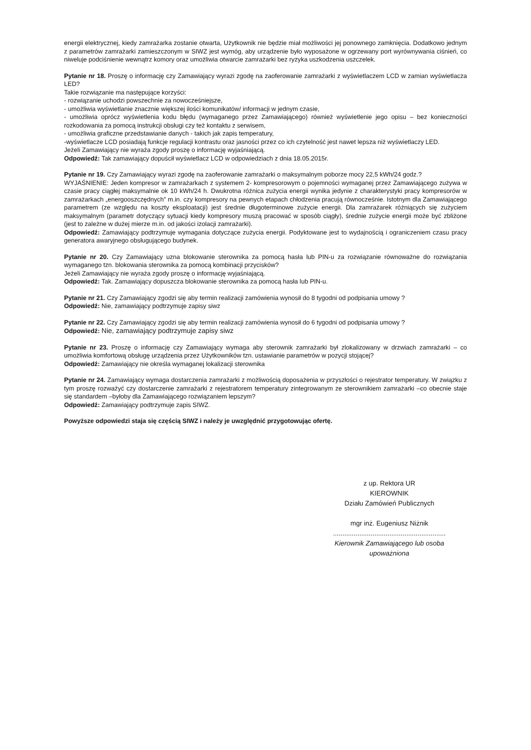energii elektrycznej, kiedy zamrażarka zostanie otwarta, Użytkownik nie będzie miał możliwości jej ponownego zamknięcia. Dodatkowo jednym z parametrów zamrażarki zamieszczonym w SIWZ jest wymóg, aby urządzenie było wyposażone w ogrzewany port wyrównywania ciśnień, co niweluje podciśnienie wewnątrz komory oraz umożliwia otwarcie zamrażarki bez ryzyka uszkodzenia uszczelek.
Pytanie nr 18. Proszę o informację czy Zamawiający wyrazi zgodę na zaoferowanie zamrażarki z wyświetlaczem LCD w zamian wyświetlacza LED?
Takie rozwiązanie ma następujące korzyści:
- rozwiązanie uchodzi powszechnie za nowocześniejsze,
- umożliwia wyświetlanie znacznie większej ilości komunikatów/ informacji w jednym czasie,
- umożliwia oprócz wyświetlenia kodu błędu (wymaganego przez Zamawiającego) również wyświetlenie jego opisu – bez konieczności rozkodowania za pomocą instrukcji obsługi czy też kontaktu z serwisem,
- umożliwia graficzne przedstawianie danych - takich jak zapis temperatury,
-wyświetlacze LCD posiadają funkcje regulacji kontrastu oraz jasności przez co ich czytelność jest nawet lepsza niż wyświetlaczy LED.
Jeżeli Zamawiający nie wyraża zgody proszę o informację wyjaśniającą.
Odpowiedź: Tak zamawiający dopuścił wyświetlacz LCD w odpowiedziach z dnia 18.05.2015r.
Pytanie nr 19. Czy Zamawiający wyrazi zgodę na zaoferowanie zamrażarki o maksymalnym poborze mocy 22,5 kWh/24 godz.?
WYJAŚNIENIE: Jeden kompresor w zamrażarkach z systemem 2- kompresorowym o pojemności wymaganej przez Zamawiającego zużywa w czasie pracy ciągłej maksymalnie ok 10 kWh/24 h. Dwukrotna różnica zużycia energii wynika jedynie z charakterystyki pracy kompresorów w zamrażarkach „energooszczędnych” m.in. czy kompresory na pewnych etapach chłodzenia pracują równocześnie. Istotnym dla Zamawiającego parametrem (ze względu na koszty eksploatacji) jest średnie długoterminowe zużycie energii. Dla zamrażarek różniących się zużyciem maksymalnym (parametr dotyczący sytuacji kiedy kompresory muszą pracować w sposób ciągły), średnie zużycie energii może być zbliżone (jest to zależne w dużej mierze m.in. od jakości izolacji zamrażarki).
Odpowiedź: Zamawiający podtrzymuje wymagania dotyczące zużycia energii. Podyktowane jest to wydajnością i ograniczeniem czasu pracy generatora awaryjnego obsługującego budynek.
Pytanie nr 20. Czy Zamawiający uzna blokowanie sterownika za pomocą hasła lub PIN-u za rozwiązanie równoważne do rozwiązania wymaganego tzn. blokowania sterownika za pomocą kombinacji przycisków?
Jeżeli Zamawiający nie wyraża zgody proszę o informację wyjaśniającą.
Odpowiedź: Tak. Zamawiający dopuszcza blokowanie sterownika za pomocą hasła lub PIN-u.
Pytanie nr 21. Czy Zamawiający zgodzi się aby termin realizacji zamówienia wynosił do 8 tygodni od podpisania umowy ?
Odpowiedź: Nie, zamawiający podtrzymuje zapisy siwz
Pytanie nr 22. Czy Zamawiający zgodzi się aby termin realizacji zamówienia wynosił do 6 tygodni od podpisania umowy ?
Odpowiedź: Nie, zamawiający podtrzymuje zapisy siwz
Pytanie nr 23. Proszę o informację czy Zamawiający wymaga aby sterownik zamrażarki był zlokalizowany w drzwiach zamrażarki – co umożliwia komfortową obsługę urządzenia przez Użytkowników tzn. ustawianie parametrów w pozycji stojącej?
Odpowiedź: Zamawiający nie określa wymaganej lokalizacji sterownika
Pytanie nr 24. Zamawiający wymaga dostarczenia zamrażarki z możliwością doposażenia w przyszłości o rejestrator temperatury. W związku z tym proszę rozważyć czy dostarczenie zamrażarki z rejestratorem temperatury zintegrowanym ze sterownikiem zamrażarki –co obecnie staje się standardem –byłoby dla Zamawiającego rozwiązaniem lepszym?
Odpowiedź: Zamawiający podtrzymuje zapis SIWZ.
Powyższe odpowiedzi staja się częścią SIWZ i należy je uwzględnić przygotowując ofertę.
z up. Rektora UR
KIEROWNIK
Działu Zamówień Publicznych
mgr inż. Eugeniusz Niżnik
............................................................
Kierownik Zamawiającego lub osoba upoważniona